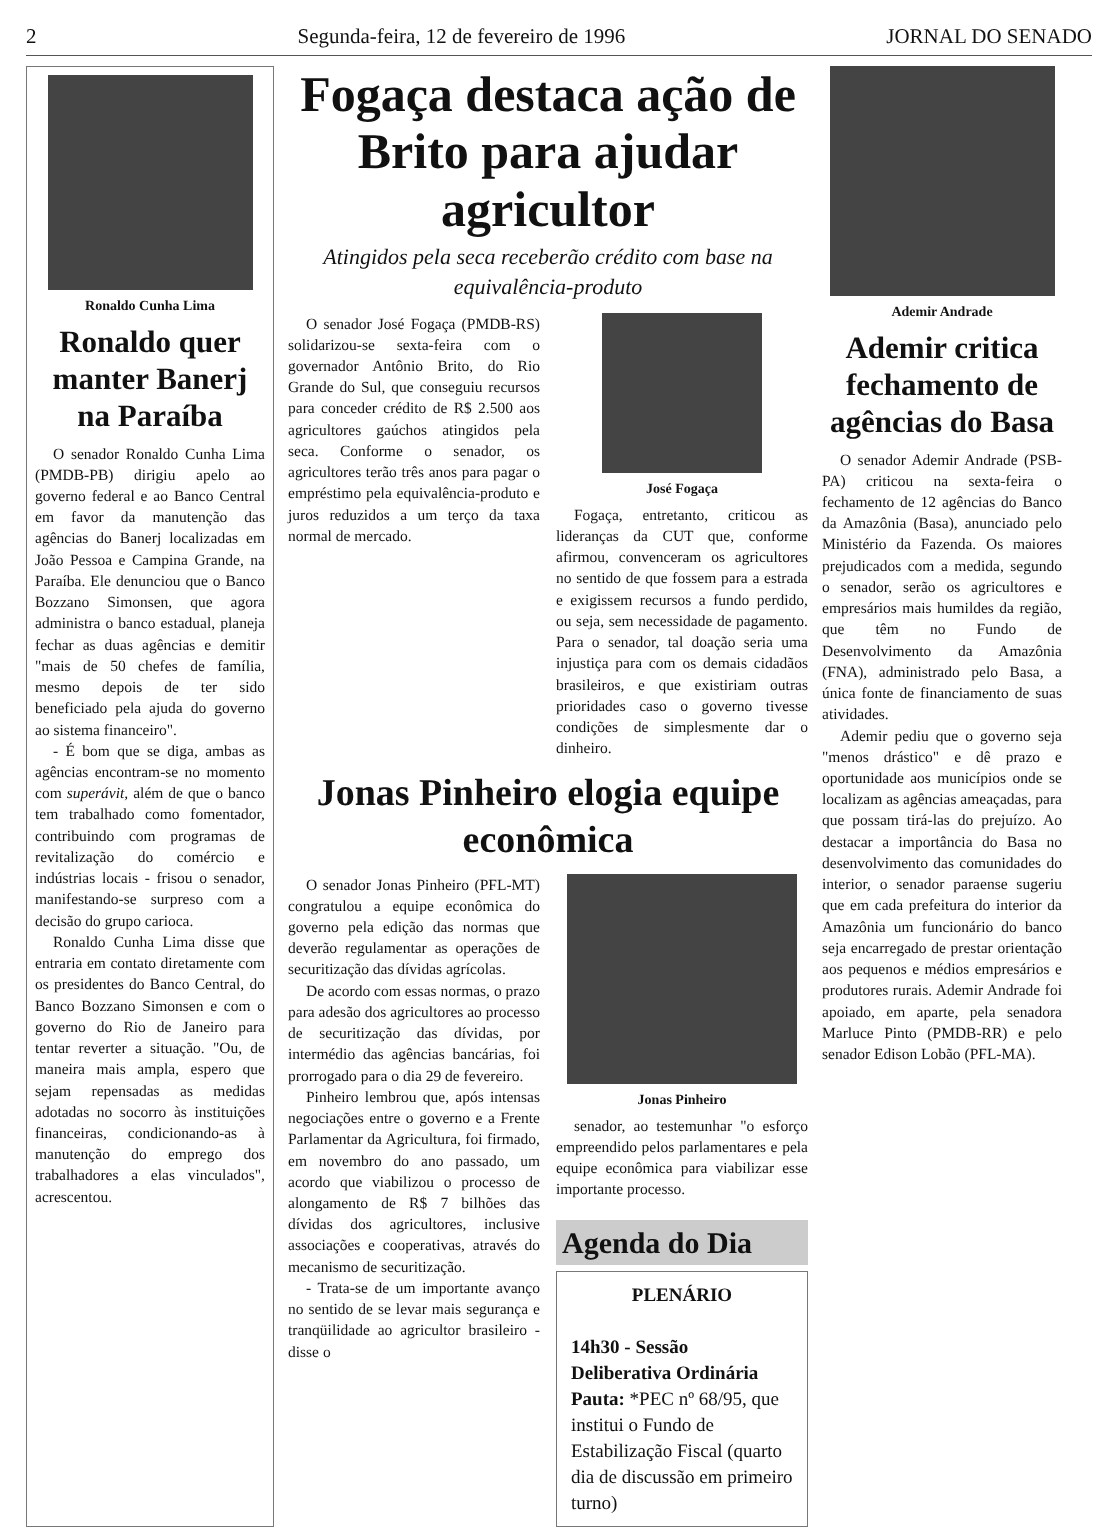2 Segunda-feira, 12 de fevereiro de 1996 JORNAL DO SENADO
Ronaldo Cunha Lima
Ronaldo quer manter Banerj na Paraíba
O senador Ronaldo Cunha Lima (PMDB-PB) dirigiu apelo ao governo federal e ao Banco Central em favor da manutenção das agências do Banerj localizadas em João Pessoa e Campina Grande, na Paraíba. Ele denunciou que o Banco Bozzano Simonsen, que agora administra o banco estadual, planeja fechar as duas agências e demitir "mais de 50 chefes de família, mesmo depois de ter sido beneficiado pela ajuda do governo ao sistema financeiro".
- É bom que se diga, ambas as agências encontram-se no momento com superávit, além de que o banco tem trabalhado como fomentador, contribuindo com programas de revitalização do comércio e indústrias locais - frisou o senador, manifestando-se surpreso com a decisão do grupo carioca.
Ronaldo Cunha Lima disse que entraria em contato diretamente com os presidentes do Banco Central, do Banco Bozzano Simonsen e com o governo do Rio de Janeiro para tentar reverter a situação. "Ou, de maneira mais ampla, espero que sejam repensadas as medidas adotadas no socorro às instituições financeiras, condicionando-as à manutenção do emprego dos trabalhadores a elas vinculados", acrescentou.
Fogaça destaca ação de Brito para ajudar agricultor
Atingidos pela seca receberão crédito com base na equivalência-produto
O senador José Fogaça (PMDB-RS) solidarizou-se sexta-feira com o governador Antônio Brito, do Rio Grande do Sul, que conseguiu recursos para conceder crédito de R$ 2.500 aos agricultores gaúchos atingidos pela seca. Conforme o senador, os agricultores terão três anos para pagar o empréstimo pela equivalência-produto e juros reduzidos a um terço da taxa normal de mercado.
José Fogaça
Fogaça, entretanto, criticou as lideranças da CUT que, conforme afirmou, convenceram os agricultores no sentido de que fossem para a estrada e exigissem recursos a fundo perdido, ou seja, sem necessidade de pagamento. Para o senador, tal doação seria uma injustiça para com os demais cidadãos brasileiros, e que existiriam outras prioridades caso o governo tivesse condições de simplesmente dar o dinheiro.
Jonas Pinheiro elogia equipe econômica
O senador Jonas Pinheiro (PFL-MT) congratulou a equipe econômica do governo pela edição das normas que deverão regulamentar as operações de securitização das dívidas agrícolas.
De acordo com essas normas, o prazo para adesão dos agricultores ao processo de securitização das dívidas, por intermédio das agências bancárias, foi prorrogado para o dia 29 de fevereiro.
Pinheiro lembrou que, após intensas negociações entre o governo e a Frente Parlamentar da Agricultura, foi firmado, em novembro do ano passado, um acordo que viabilizou o processo de alongamento de R$ 7 bilhões das dívidas dos agricultores, inclusive associações e cooperativas, através do mecanismo de securitização.
- Trata-se de um importante avanço no sentido de se levar mais segurança e tranqüilidade ao agricultor brasileiro - disse o
Jonas Pinheiro
senador, ao testemunhar "o esforço empreendido pelos parlamentares e pela equipe econômica para viabilizar esse importante processo.
Agenda do Dia
PLENÁRIO
14h30 - Sessão Deliberativa Ordinária
Pauta: *PEC nº 68/95, que institui o Fundo de Estabilização Fiscal (quarto dia de discussão em primeiro turno)
Ademir Andrade
Ademir critica fechamento de agências do Basa
O senador Ademir Andrade (PSB-PA) criticou na sexta-feira o fechamento de 12 agências do Banco da Amazônia (Basa), anunciado pelo Ministério da Fazenda. Os maiores prejudicados com a medida, segundo o senador, serão os agricultores e empresários mais humildes da região, que têm no Fundo de Desenvolvimento da Amazônia (FNA), administrado pelo Basa, a única fonte de financiamento de suas atividades.
Ademir pediu que o governo seja "menos drástico" e dê prazo e oportunidade aos municípios onde se localizam as agências ameaçadas, para que possam tirá-las do prejuízo. Ao destacar a importância do Basa no desenvolvimento das comunidades do interior, o senador paraense sugeriu que em cada prefeitura do interior da Amazônia um funcionário do banco seja encarregado de prestar orientação aos pequenos e médios empresários e produtores rurais. Ademir Andrade foi apoiado, em aparte, pela senadora Marluce Pinto (PMDB-RR) e pelo senador Edison Lobão (PFL-MA).